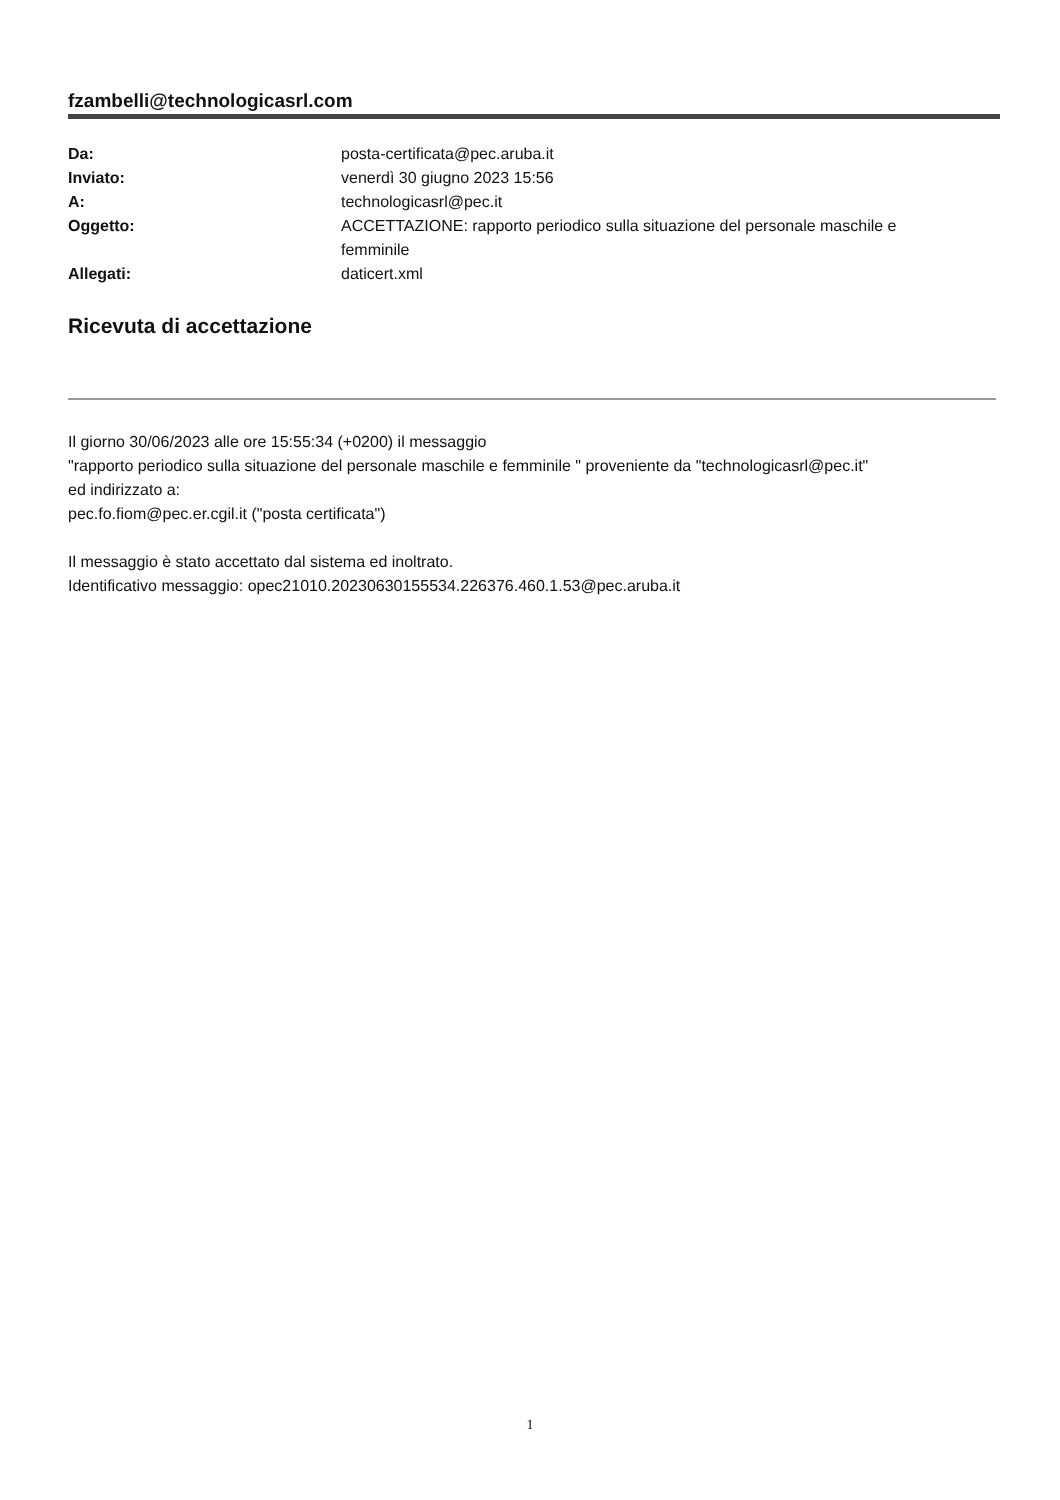fzambelli@technologicasrl.com
| Da: | posta-certificata@pec.aruba.it |
| Inviato: | venerdì 30 giugno 2023 15:56 |
| A: | technologicasrl@pec.it |
| Oggetto: | ACCETTAZIONE: rapporto periodico sulla situazione del personale maschile e femminile |
| Allegati: | daticert.xml |
Ricevuta di accettazione
Il giorno 30/06/2023 alle ore 15:55:34 (+0200) il messaggio
"rapporto periodico sulla situazione del personale maschile e femminile " proveniente da "technologicasrl@pec.it"
ed indirizzato a:
pec.fo.fiom@pec.er.cgil.it ("posta certificata")
Il messaggio è stato accettato dal sistema ed inoltrato.
Identificativo messaggio: opec21010.20230630155534.226376.460.1.53@pec.aruba.it
1